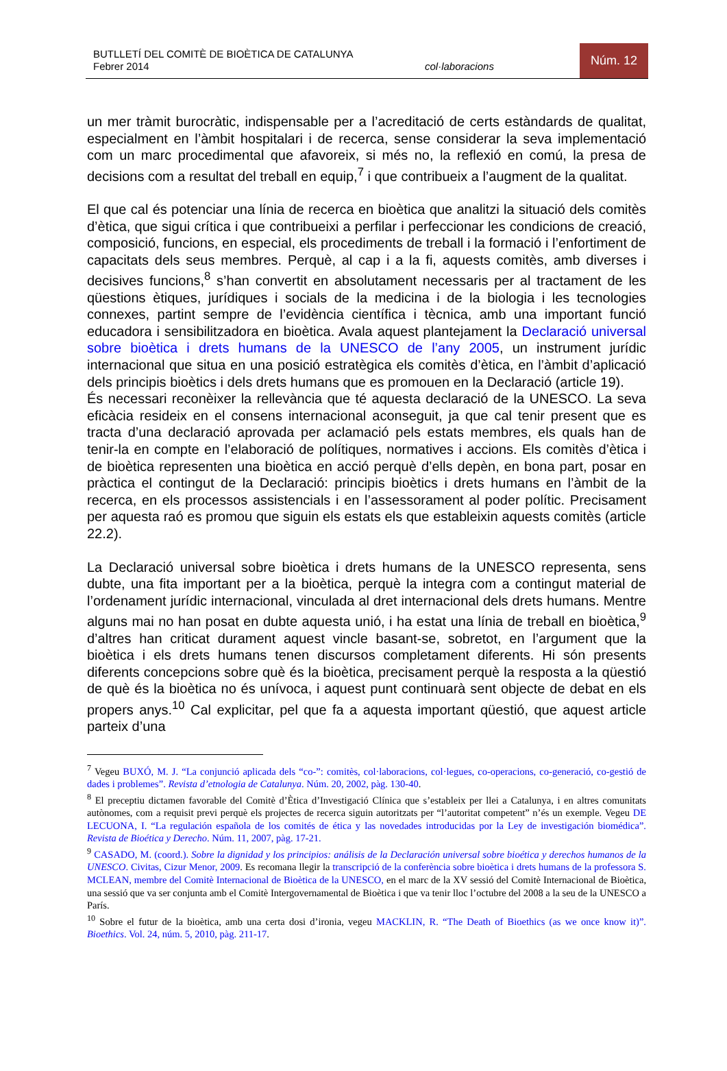BUTLLETÍ DEL COMITÈ DE BIOÈTICA DE CATALUNYA
Febrer 2014
col·laboracions
Núm. 12
un mer tràmit burocràtic, indispensable per a l’acreditació de certs estàndards de qualitat, especialment en l’àmbit hospitalari i de recerca, sense considerar la seva implementació com un marc procedimental que afavoreix, si més no, la reflexió en comú, la presa de decisions com a resultat del treball en equip,<sup>7</sup> i que contribueix a l’augment de la qualitat.
El que cal és potenciar una línia de recerca en bioètica que analitzi la situació dels comitès d’ètica, que sigui crítica i que contribueixi a perfilar i perfeccionar les condicions de creació, composició, funcions, en especial, els procediments de treball i la formació i l’enfortiment de capacitats dels seus membres. Perquè, al cap i a la fi, aquests comitès, amb diverses i decisives funcions,<sup>8</sup> s’han convertit en absolutament necessaris per al tractament de les qüestions ètiques, jurídiques i socials de la medicina i de la biologia i les tecnologies connexes, partint sempre de l’evidència científica i tècnica, amb una important funció educadora i sensibilitzadora en bioètica. Avala aquest plantejament la Declaració universal sobre bioètica i drets humans de la UNESCO de l’any 2005, un instrument jurídic internacional que situa en una posició estratègica els comitès d’ètica, en l’àmbit d’aplicació dels principis bioètics i dels drets humans que es promouen en la Declaració (article 19).
És necessari reconèixer la rellevància que té aquesta declaració de la UNESCO. La seva eficàcia resideix en el consens internacional aconseguit, ja que cal tenir present que es tracta d’una declaració aprovada per aclamació pels estats membres, els quals han de tenir-la en compte en l’elaboració de polítiques, normatives i accions. Els comitès d’ètica i de bioètica representen una bioètica en acció perquè d’ells depèn, en bona part, posar en pràctica el contingut de la Declaració: principis bioètics i drets humans en l’àmbit de la recerca, en els processos assistencials i en l’assessorament al poder polític. Precisament per aquesta raó es promou que siguin els estats els que estableixin aquests comitès (article 22.2).
La Declaració universal sobre bioètica i drets humans de la UNESCO representa, sens dubte, una fita important per a la bioètica, perquè la integra com a contingut material de l’ordenament jurídic internacional, vinculada al dret internacional dels drets humans. Mentre alguns mai no han posat en dubte aquesta unió, i ha estat una línia de treball en bioètica,<sup>9</sup> d’altres han criticat durament aquest vincle basant-se, sobretot, en l’argument que la bioètica i els drets humans tenen discursos completament diferents. Hi són presents diferents concepcions sobre què és la bioètica, precisament perquè la resposta a la qüestió de què és la bioètica no és unívoca, i aquest punt continuarà sent objecte de debat en els propers anys.<sup>10</sup> Cal explicitar, pel que fa a aquesta important qüestió, que aquest article parteix d’una
<sup>7</sup> Vegeu BUXÓ, M. J. “La conjunció aplicada dels “co-”: comitès, col·laboracions, col·legues, co-operacions, co-generació, co-gestió de dades i problemes”. Revista d’etnologia de Catalunya. Núm. 20, 2002, pàg. 130-40.
<sup>8</sup> El preceptiu dictamen favorable del Comitè d’Ètica d’Investigació Clínica que s’estableix per llei a Catalunya, i en altres comunitats autònomes, com a requisit previ perquè els projectes de recerca siguin autoritzats per “l’autoritat competent” n’és un exemple. Vegeu DE LECUONA, I. “La regulación española de los comités de ética y las novedades introducidas por la Ley de investigación biomédica”. Revista de Bioética y Derecho. Núm. 11, 2007, pàg. 17-21.
<sup>9</sup> CASADO, M. (coord.). Sobre la dignidad y los principios: análisis de la Declaración universal sobre bioética y derechos humanos de la UNESCO. Civitas, Cizur Menor, 2009. Es recomana llegir la transcripció de la conferència sobre bioètica i drets humans de la professora S. MCLEAN, membre del Comitè Internacional de Bioètica de la UNESCO, en el marc de la XV sessió del Comitè Internacional de Bioètica, una sessió que va ser conjunta amb el Comitè Intergovernamental de Bioètica i que va tenir lloc l’octubre del 2008 a la seu de la UNESCO a París.
<sup>10</sup> Sobre el futur de la bioètica, amb una certa dosi d’ironia, vegeu MACKLIN, R. “The Death of Bioethics (as we once know it)”. Bioethics. Vol. 24, núm. 5, 2010, pàg. 211-17.